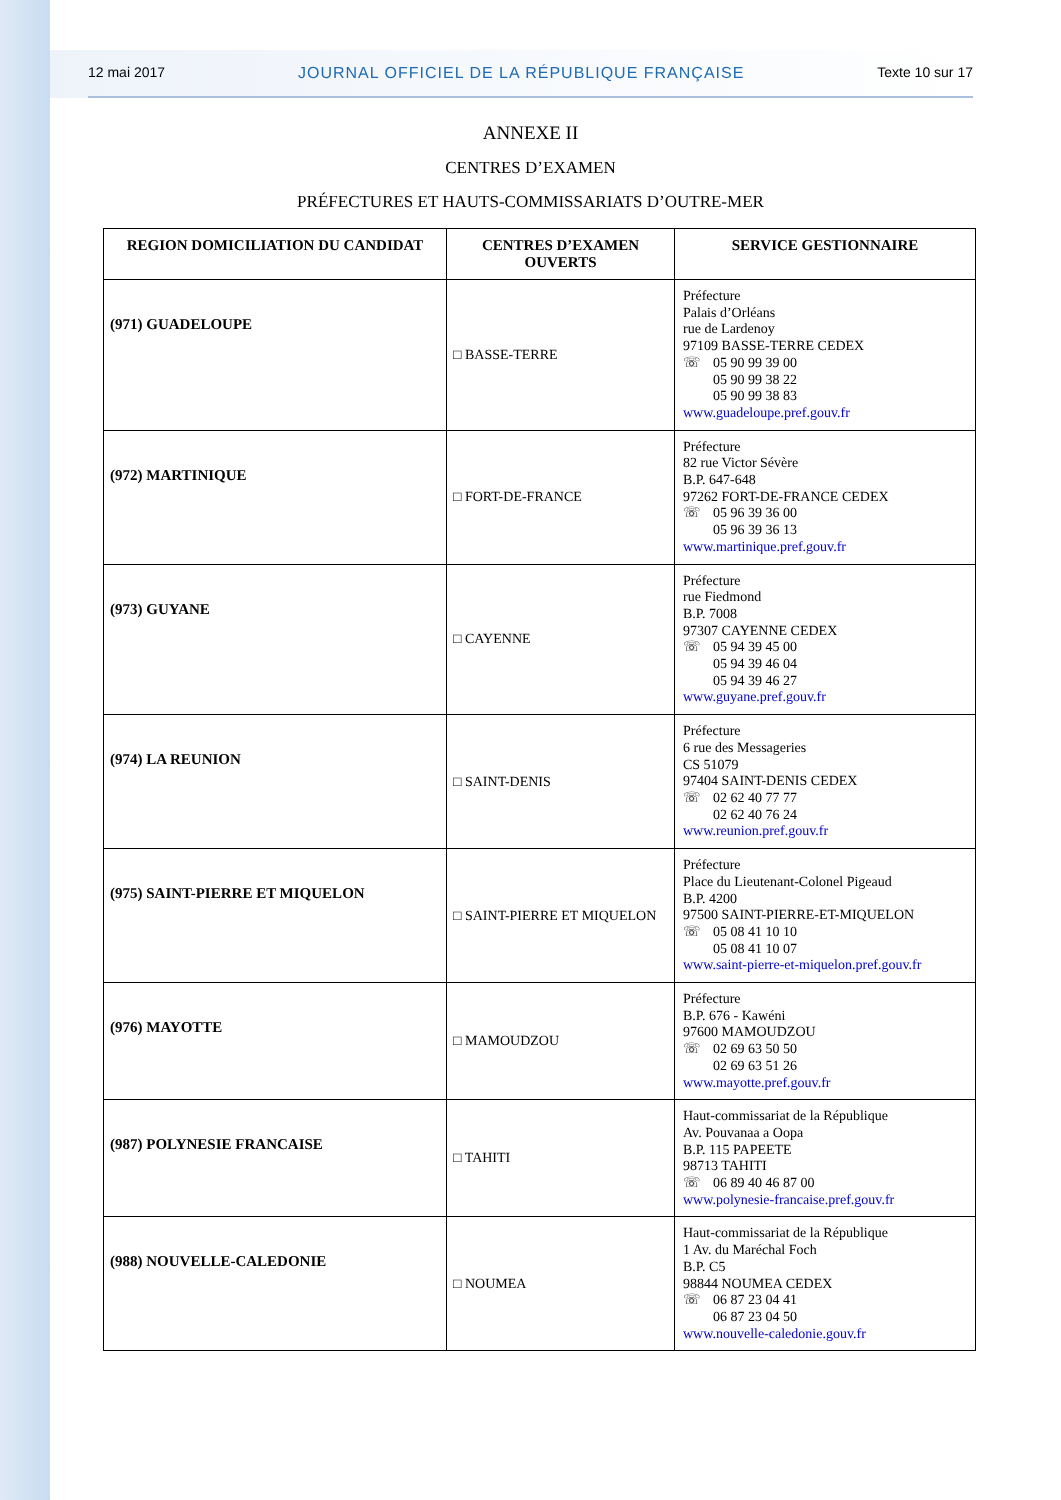12 mai 2017 JOURNAL OFFICIEL DE LA RÉPUBLIQUE FRANÇAISE Texte 10 sur 17
ANNEXE II
CENTRES D’EXAMEN
PRÉFECTURES ET HAUTS-COMMISSARIATS D’OUTRE-MER
| REGION DOMICILIATION DU CANDIDAT | CENTRES D’EXAMEN OUVERTS | SERVICE GESTIONNAIRE |
| --- | --- | --- |
| (971) GUADELOUPE | □ BASSE-TERRE | Préfecture Palais d’Orléans rue de Lardenoy 97109 BASSE-TERRE CEDEX ☏ 05 90 99 39 00 05 90 99 38 22 05 90 99 38 83 www.guadeloupe.pref.gouv.fr |
| (972) MARTINIQUE | □ FORT-DE-FRANCE | Préfecture 82 rue Victor Sévère B.P. 647-648 97262 FORT-DE-FRANCE CEDEX ☏ 05 96 39 36 00 05 96 39 36 13 www.martinique.pref.gouv.fr |
| (973) GUYANE | □ CAYENNE | Préfecture rue Fiedmond B.P. 7008 97307 CAYENNE CEDEX ☏ 05 94 39 45 00 05 94 39 46 04 05 94 39 46 27 www.guyane.pref.gouv.fr |
| (974) LA REUNION | □ SAINT-DENIS | Préfecture 6 rue des Messageries CS 51079 97404 SAINT-DENIS CEDEX ☏ 02 62 40 77 77 02 62 40 76 24 www.reunion.pref.gouv.fr |
| (975) SAINT-PIERRE ET MIQUELON | □ SAINT-PIERRE ET MIQUELON | Préfecture Place du Lieutenant-Colonel Pigeaud B.P. 4200 97500 SAINT-PIERRE-ET-MIQUELON ☏ 05 08 41 10 10 05 08 41 10 07 www.saint-pierre-et-miquelon.pref.gouv.fr |
| (976) MAYOTTE | □ MAMOUDZOU | Préfecture B.P. 676 - Kawéni 97600 MAMOUDZOU ☏ 02 69 63 50 50 02 69 63 51 26 www.mayotte.pref.gouv.fr |
| (987) POLYNESIE FRANCAISE | □ TAHITI | Haut-commissariat de la République Av. Pouvanaa a Oopa B.P. 115 PAPEETE 98713 TAHITI ☏ 06 89 40 46 87 00 www.polynesie-francaise.pref.gouv.fr |
| (988) NOUVELLE-CALEDONIE | □ NOUMEA | Haut-commissariat de la République 1 Av. du Maréchal Foch B.P. C5 98844 NOUMEA CEDEX ☏ 06 87 23 04 41 06 87 23 04 50 www.nouvelle-caledonie.gouv.fr |